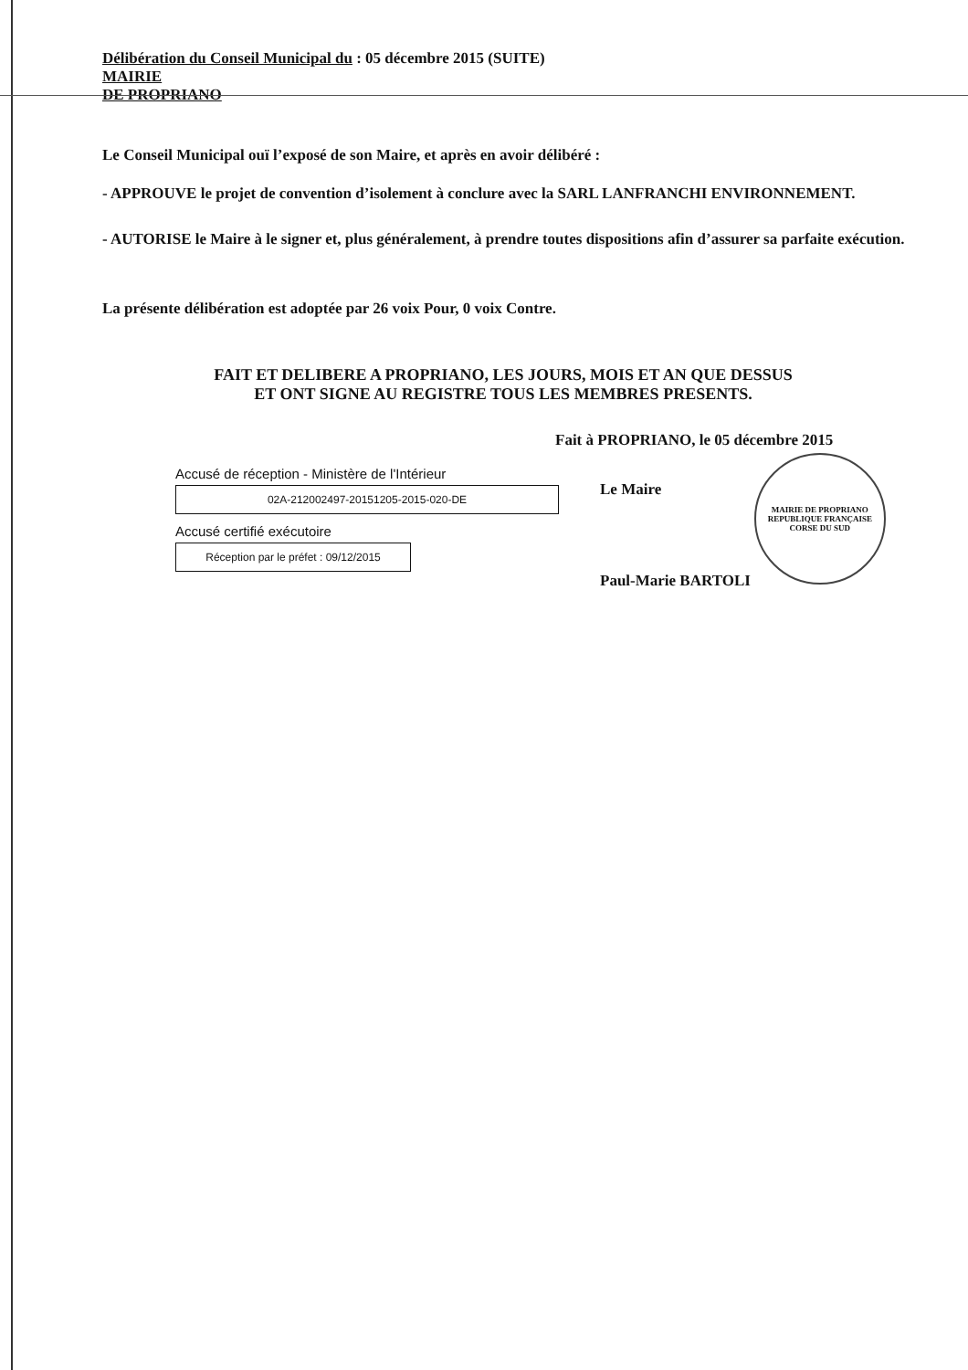Délibération du Conseil Municipal du : 05 décembre 2015 (SUITE)
MAIRIE
DE PROPRIANO
Le Conseil Municipal ouï l’exposé de son Maire, et après en avoir délibéré :
- APPROUVE le projet de convention d’isolement à conclure avec la SARL LANFRANCHI ENVIRONNEMENT.
- AUTORISE le Maire à le signer et, plus généralement, à prendre toutes dispositions afin d’assurer sa parfaite exécution.
La présente délibération est adoptée par 26 voix Pour, 0 voix Contre.
FAIT ET DELIBERE A PROPRIANO, LES JOURS, MOIS ET AN QUE DESSUS
ET ONT SIGNE AU REGISTRE TOUS LES MEMBRES PRESENTS.
Fait à PROPRIANO, le 05 décembre 2015
Accusé de réception - Ministère de l'Intérieur
02A-212002497-20151205-2015-020-DE
Accusé certifié exécutoire
Réception par le préfet : 09/12/2015
Le Maire
Paul-Marie BARTOLI
MAIRIE DE PROPRIANO
REPUBLIQUE FRANÇAISE
CORSE DU SUD